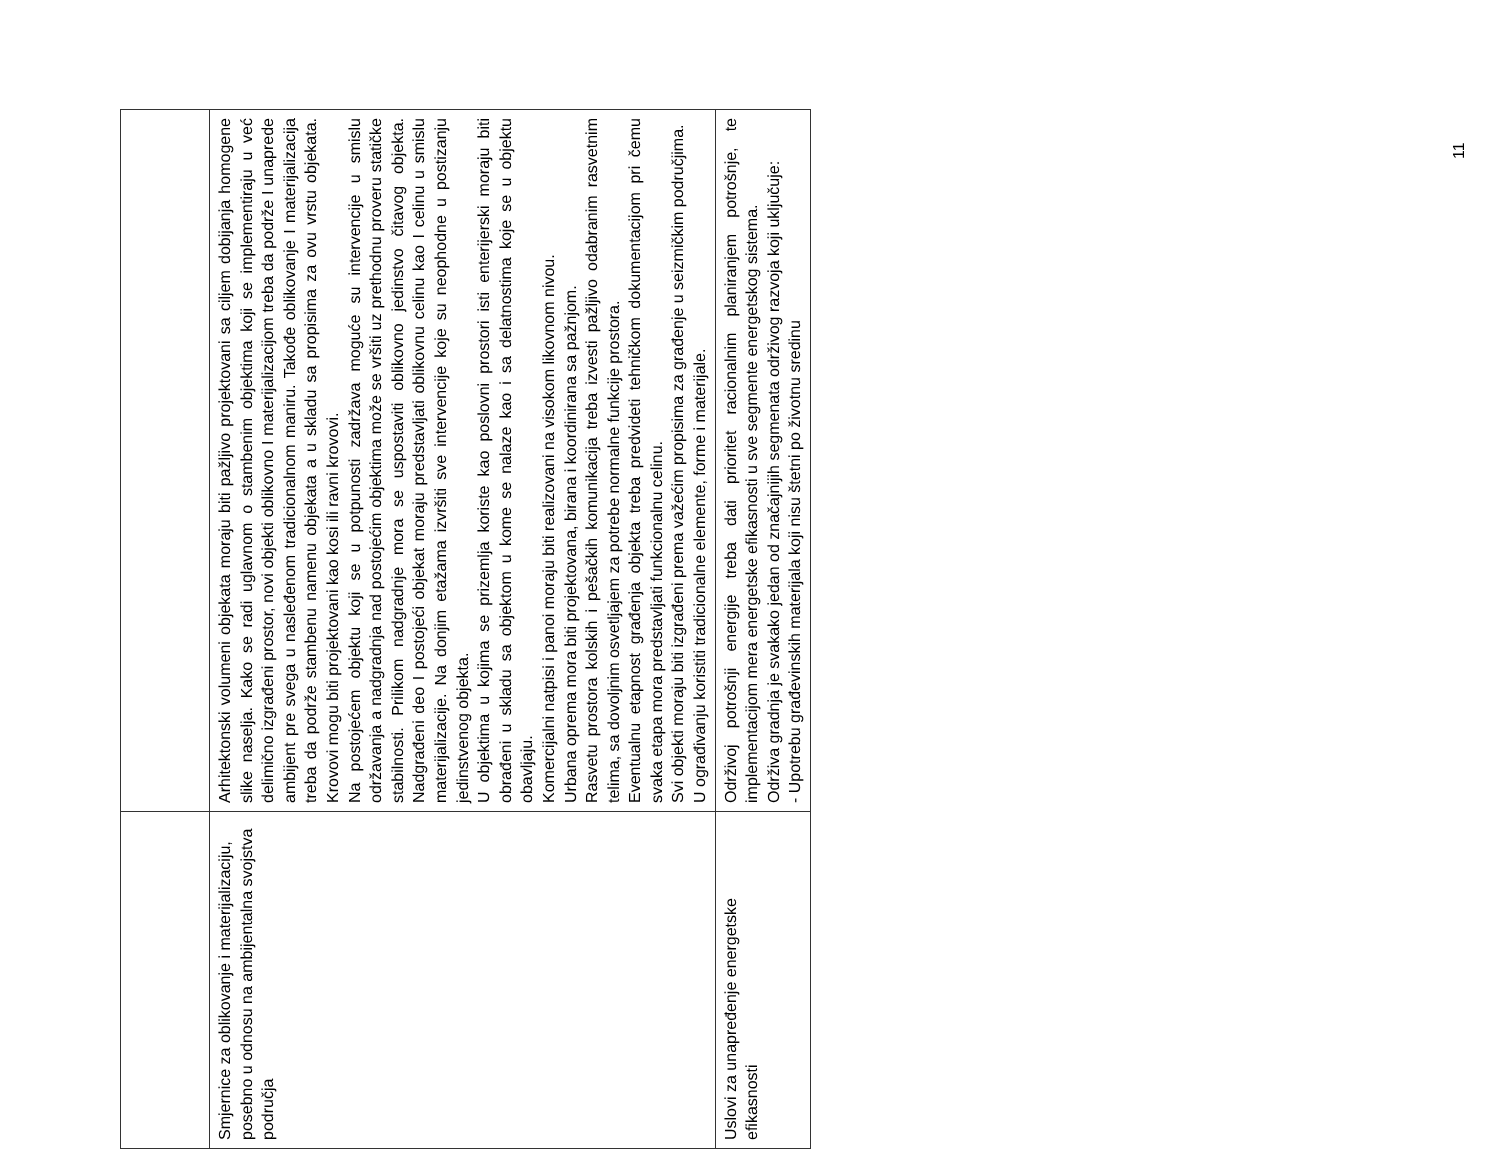| Smjernice za oblikovanje i materijalizaciju, posebno u odnosu na ambijentalna svojstva područja | Arhitektonski volumeni objekata moraju biti pažljivo projektovani sa ciljem dobijanja homogene slike naselja. Kako se radi uglavnom o stambenim objektima koji se implementiraju u već delimično izgrađeni prostor, novi objekti oblikovno I materijalizacijom treba da podrže I unaprede ambijent pre svega u nasleđenom tradicionalnom maniru. Takođe oblikovanje I materijalizacija treba da podrže stambenu namenu objekata a u skladu sa propisima za ovu vrstu objekata. Krovovi mogu biti projektovani kao kosi ili ravni krovovi. Na postojećem objektu koji se u potpunosti zadržava moguće su intervencije u smislu održavanja a nadgradnja nad postojećim objektima može se vršiti uz prethodnu proveru statičke stabilnosti. Prilikom nadgradnje mora se uspostaviti oblikovno jedinstvo čitavog objekta. Nadgrađeni deo I postojeći objekat moraju predstavljati oblikovnu celinu kao I celinu u smislu materijalizacije. Na donjim etažama izvršiti sve intervencije koje su neophodne u postizanju jedinstvenog objekta. U objektima u kojima se prizemlja koriste kao poslovni prostori isti enterijerski moraju biti obrađeni u skladu sa objektom u kome se nalaze kao i sa delatnostima koje se u objektu obavljaju. Komercijalni natpisi i panoi moraju biti realizovani na visokom likovnom nivou. Urbana oprema mora biti projektovana, birana i koordinirana sa pažnjom. Rasvetu prostora kolskih i pešačkih komunikacija treba izvesti pažljivo odabranim rasvetnim telima, sa dovoljnim osvetljajem za potrebe normalne funkcije prostora. Eventualnu etapnost građenja objekta treba predvideti tehničkom dokumentacijom pri čemu svaka etapa mora predstavljati funkcionalnu celinu. Svi objekti moraju biti izgrađeni prema važećim propisima za građenje u seizmičkim područjima. U ograđivanju koristiti tradicionalne elemente, forme i materijale. |
| Uslovi za unapređenje energetske efikasnosti | Održivoj potrošnji energije treba dati prioritet racionalnim planiranjem potrošnje, te implementacijom mera energetske efikasnosti u sve segmente energetskog sistema. Održiva gradnja je svakako jedan od značajnijih segmenata održivog razvoja koji uključuje: - Upotrebu građevinskih materijala koji nisu štetni po životnu sredinu |
11